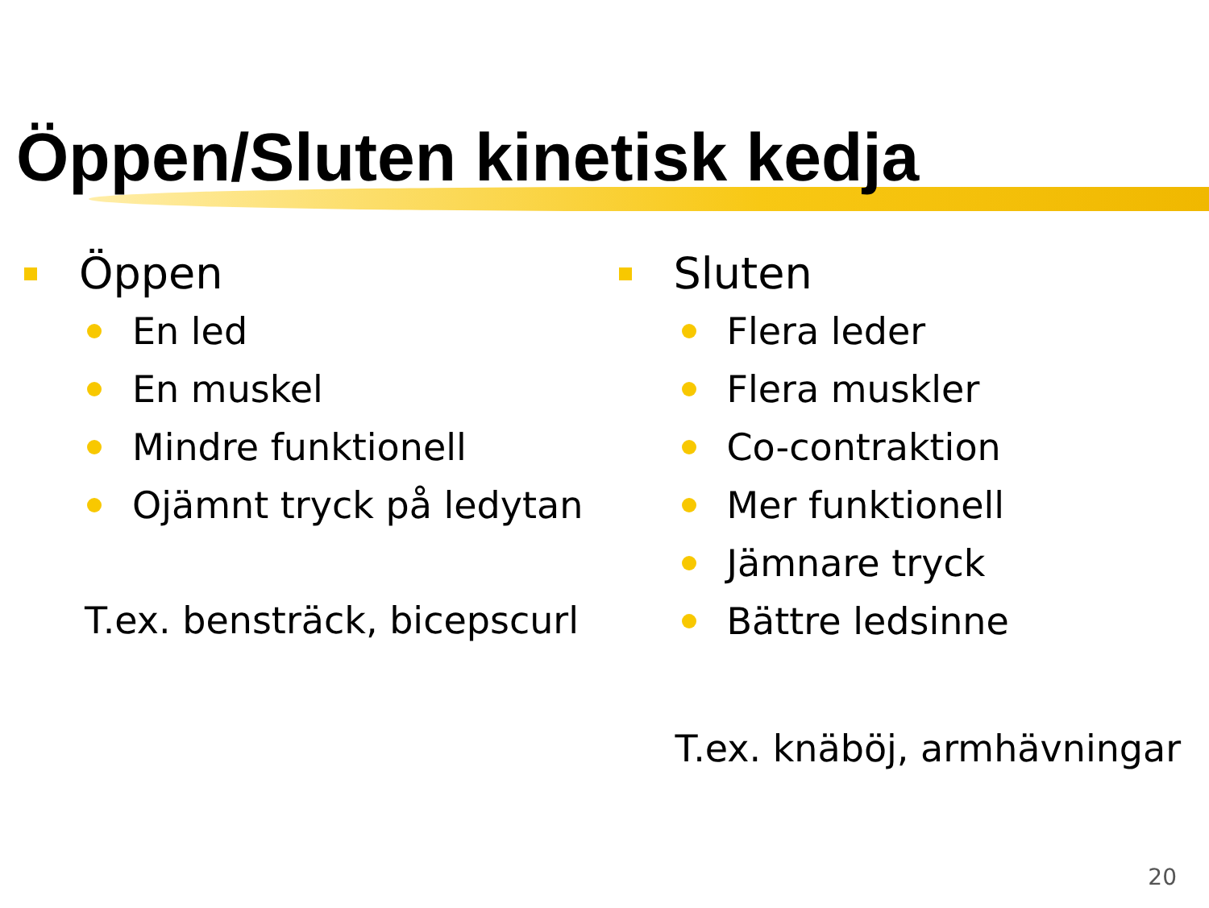Öppen/Sluten kinetisk kedja
Öppen
En led
En muskel
Mindre funktionell
Ojämnt tryck på ledytan
T.ex. bensträck, bicepscurl
Sluten
Flera leder
Flera muskler
Co-contraktion
Mer funktionell
Jämnare tryck
Bättre ledsinne
T.ex. knäböj, armhävningar
20